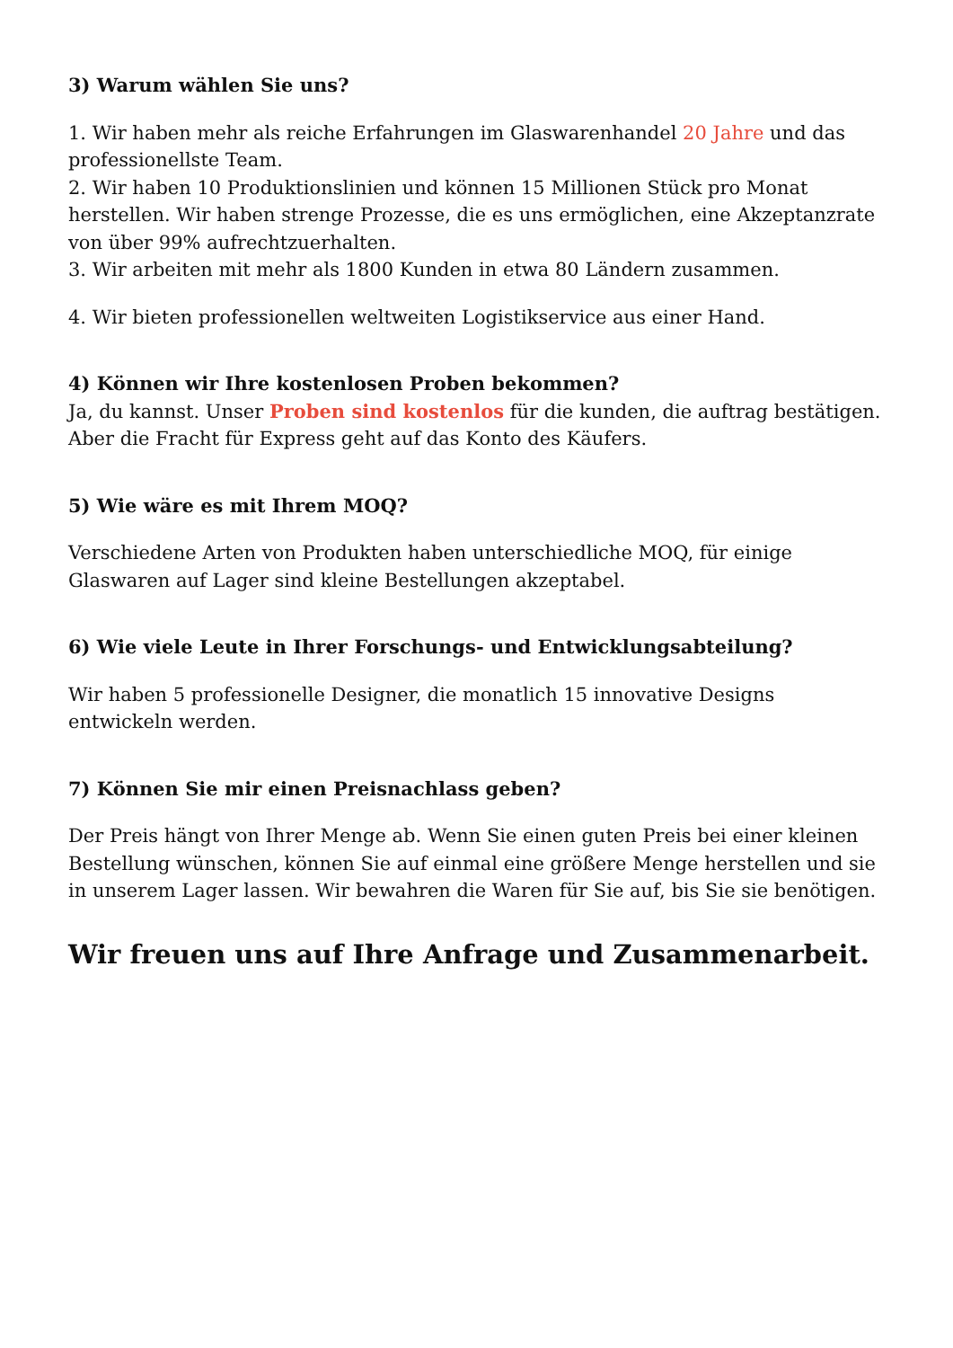3) Warum wählen Sie uns?
1. Wir haben mehr als reiche Erfahrungen im Glaswarenhandel 20 Jahre und das professionellste Team.
2. Wir haben 10 Produktionslinien und können 15 Millionen Stück pro Monat herstellen. Wir haben strenge Prozesse, die es uns ermöglichen, eine Akzeptanzrate von über 99% aufrechtzuerhalten.
3. Wir arbeiten mit mehr als 1800 Kunden in etwa 80 Ländern zusammen.
4. Wir bieten professionellen weltweiten Logistikservice aus einer Hand.
4) Können wir Ihre kostenlosen Proben bekommen?
Ja, du kannst. Unser Proben sind kostenlos für die kunden, die auftrag bestätigen. Aber die Fracht für Express geht auf das Konto des Käufers.
5) Wie wäre es mit Ihrem MOQ?
Verschiedene Arten von Produkten haben unterschiedliche MOQ, für einige Glaswaren auf Lager sind kleine Bestellungen akzeptabel.
6) Wie viele Leute in Ihrer Forschungs- und Entwicklungsabteilung?
Wir haben 5 professionelle Designer, die monatlich 15 innovative Designs entwickeln werden.
7) Können Sie mir einen Preisnachlass geben?
Der Preis hängt von Ihrer Menge ab. Wenn Sie einen guten Preis bei einer kleinen Bestellung wünschen, können Sie auf einmal eine größere Menge herstellen und sie in unserem Lager lassen. Wir bewahren die Waren für Sie auf, bis Sie sie benötigen.
Wir freuen uns auf Ihre Anfrage und Zusammenarbeit.